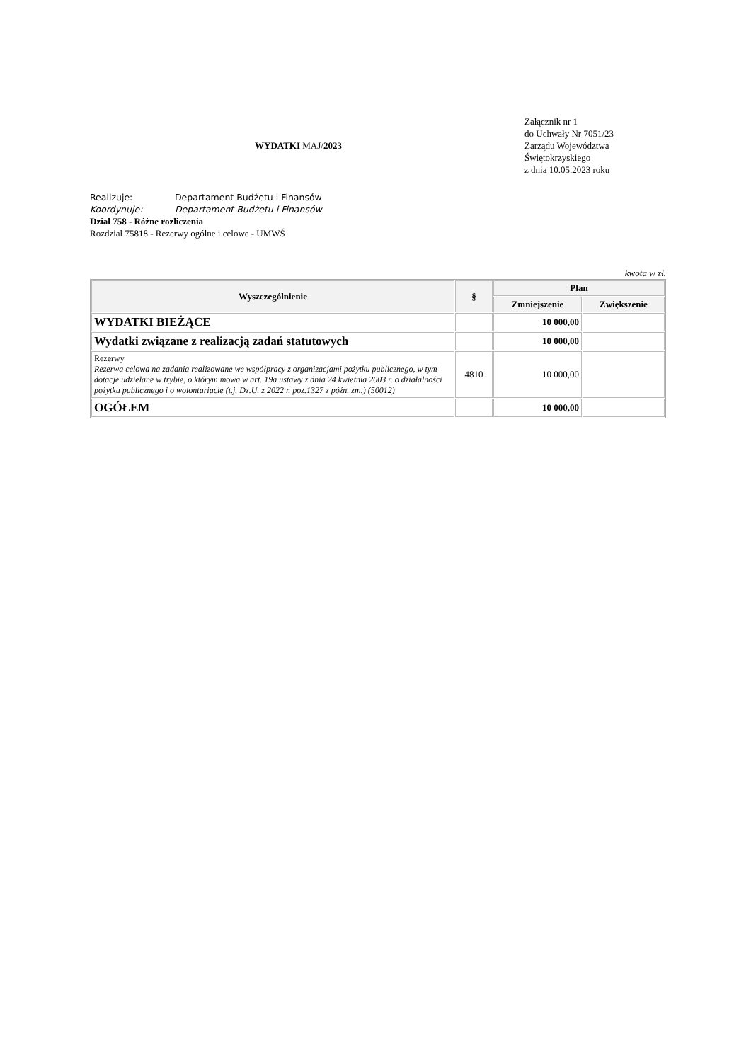WYDATKI MAJ/2023
Załącznik nr 1
do Uchwały Nr 7051/23
Zarządu Województwa
Świętokrzyskiego
z dnia 10.05.2023 roku
Realizuje: Departament Budżetu i Finansów
Koordynuje: Departament Budżetu i Finansów
Dział 758 - Różne rozliczenia
Rozdział 75818 - Rezerwy ogólne i celowe - UMWŚ
kwota w zł.
| Wyszczególnienie | § | Plan | |
| --- | --- | --- | --- |
| | | Zmniejszenie | Zwiększenie |
| WYDATKI BIEŻĄCE | | 10 000,00 | |
| Wydatki związane z realizacją zadań statutowych | | 10 000,00 | |
| Rezerwy Rezerwa celowa na zadania realizowane we współpracy z organizacjami pożytku publicznego, w tym dotacje udzielane w trybie, o którym mowa w art. 19a ustawy z dnia 24 kwietnia 2003 r. o działalności pożytku publicznego i o wolontariacie (t.j. Dz.U. z 2022 r. poz.1327 z późn. zm.) (50012) | 4810 | 10 000,00 | |
| OGÓŁEM | | 10 000,00 | |